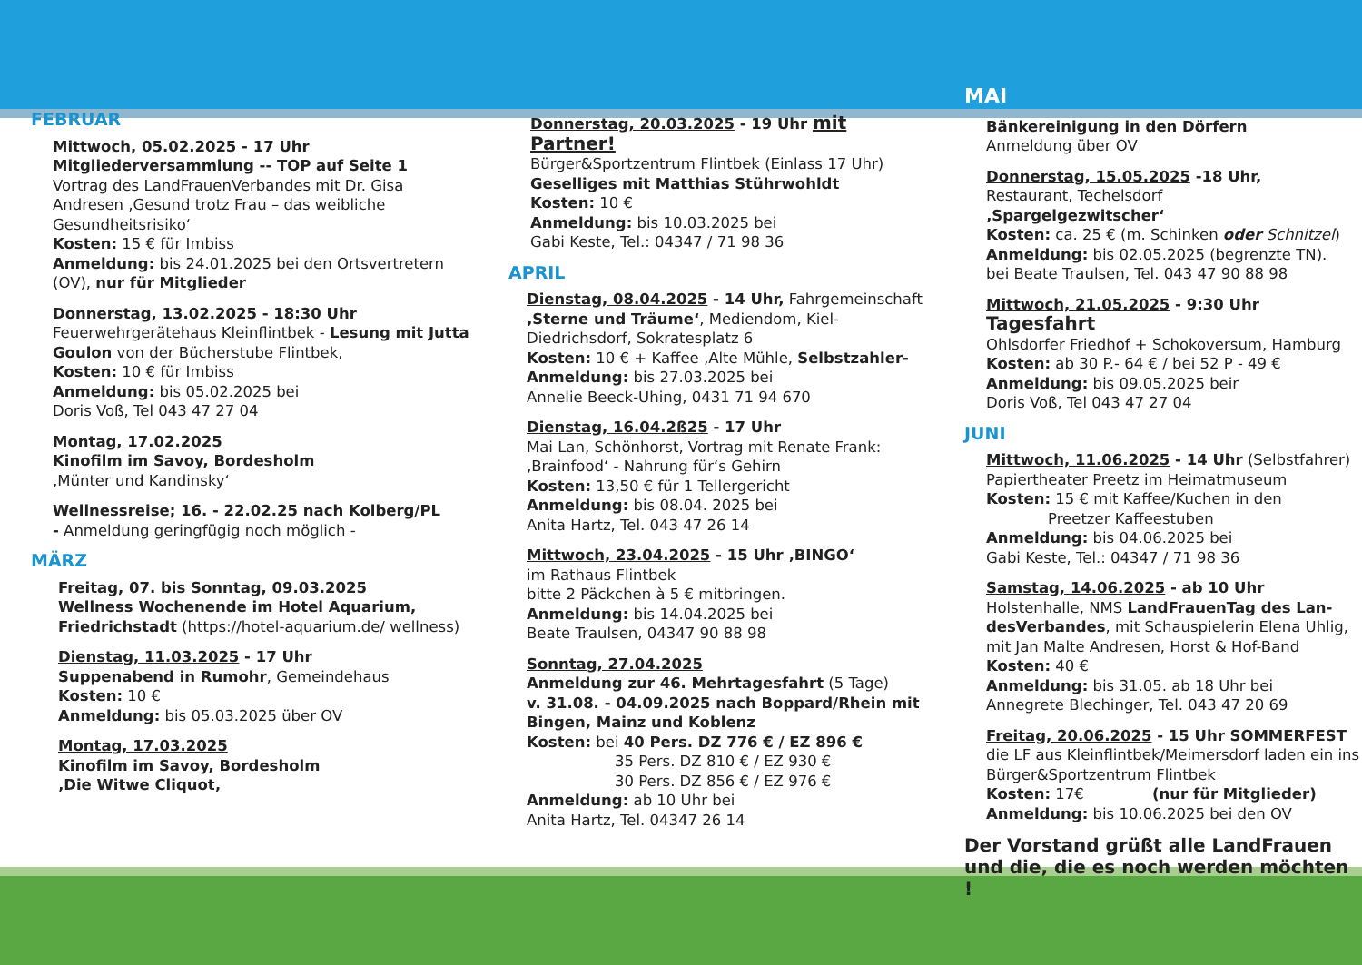FEBRUAR
Mittwoch, 05.02.2025 - 17 Uhr
Mitgliederversammlung -- TOP auf Seite 1
Vortrag des LandFrauenVerbandes mit Dr. Gisa Andresen ‚Gesund trotz Frau – das weibliche Gesundheitsrisiko‘
Kosten: 15 € für Imbiss
Anmeldung: bis 24.01.2025 bei den Ortsvertretern (OV), nur für Mitglieder
Donnerstag, 13.02.2025 - 18:30 Uhr
Feuerwehrgerätehaus Kleinflintbek - Lesung mit Jutta Goulon von der Bücherstube Flintbek,
Kosten: 10 € für Imbiss
Anmeldung: bis 05.02.2025 bei
Doris Voß, Tel 043 47 27 04
Montag, 17.02.2025
Kinofilm im Savoy, Bordesholm
‚Münter und Kandinsky‘
Wellnessreise; 16. - 22.02.25 nach Kolberg/PL
- Anmeldung geringfügig noch möglich -
MÄRZ
Freitag, 07. bis Sonntag, 09.03.2025
Wellness Wochenende im Hotel Aquarium, Friedrichstadt (https://hotel-aquarium.de/ wellness)
Dienstag, 11.03.2025 - 17 Uhr
Suppenabend in Rumohr, Gemeindehaus
Kosten: 10 €
Anmeldung: bis 05.03.2025 über OV
Montag, 17.03.2025
Kinofilm im Savoy, Bordesholm
‚Die Witwe Cliquot‚
Donnerstag, 20.03.2025 - 19 Uhr mit Partner!
Bürger&Sportzentrum Flintbek (Einlass 17 Uhr)
Geselliges mit Matthias Stührwohldt
Kosten: 10 €
Anmeldung: bis 10.03.2025 bei
Gabi Keste, Tel.: 04347 / 71 98 36
APRIL
Dienstag, 08.04.2025 - 14 Uhr, Fahrgemeinschaft ‚Sterne und Träume‘, Mediendom, Kiel-Diedrichsdorf, Sokratesplatz 6
Kosten: 10 € + Kaffee ‚Alte Mühle, Selbstzahler-
Anmeldung: bis 27.03.2025 bei
Annelie Beeck-Uhing, 0431 71 94 670
Dienstag, 16.04.2ß25 - 17 Uhr
Mai Lan, Schönhorst, Vortrag mit Renate Frank: ‚Brainfood‘ - Nahrung für‘s Gehirn
Kosten: 13,50 € für 1 Tellergericht
Anmeldung: bis 08.04. 2025 bei
Anita Hartz, Tel. 043 47 26 14
Mittwoch, 23.04.2025 - 15 Uhr ‚BINGO‘
im Rathaus Flintbek
bitte 2 Päckchen à 5 € mitbringen.
Anmeldung: bis 14.04.2025 bei
Beate Traulsen, 04347 90 88 98
Sonntag, 27.04.2025
Anmeldung zur 46. Mehrtagesfahrt (5 Tage)
v. 31.08. - 04.09.2025 nach Boppard/Rhein mit Bingen, Mainz und Koblenz
Kosten: bei 40 Pers. DZ 776 € / EZ 896 €
35 Pers. DZ 810 € / EZ 930 €
30 Pers. DZ 856 € / EZ 976 €
Anmeldung: ab 10 Uhr bei
Anita Hartz, Tel. 04347 26 14
MAI
Bänkereinigung in den Dörfern
Anmeldung über OV
Donnerstag, 15.05.2025 -18 Uhr,
Restaurant, Techelsdorf
‚Spargelgezwitscher‘
Kosten: ca. 25 € (m. Schinken oder Schnitzel)
Anmeldung: bis 02.05.2025 (begrenzte TN).
bei Beate Traulsen, Tel. 043 47 90 88 98
Mittwoch, 21.05.2025 - 9:30 Uhr Tagesfahrt
Ohlsdorfer Friedhof + Schokoversum, Hamburg
Kosten: ab 30 P.- 64 € / bei 52 P - 49 €
Anmeldung: bis 09.05.2025 beir
Doris Voß, Tel 043 47 27 04
JUNI
Mittwoch, 11.06.2025 - 14 Uhr (Selbstfahrer)
Papiertheater Preetz im Heimatmuseum
Kosten: 15 € mit Kaffee/Kuchen in den
Preetzer Kaffeestuben
Anmeldung: bis 04.06.2025 bei
Gabi Keste, Tel.: 04347 / 71 98 36
Samstag, 14.06.2025 - ab 10 Uhr
Holstenhalle, NMS LandFrauenTag des Lan-desVerbandes, mit Schauspielerin Elena Uhlig, mit Jan Malte Andresen, Horst & Hof-Band
Kosten: 40 €
Anmeldung: bis 31.05. ab 18 Uhr bei
Annegrete Blechinger, Tel. 043 47 20 69
Freitag, 20.06.2025 - 15 Uhr SOMMERFEST
die LF aus Kleinflintbek/Meimersdorf laden ein ins Bürger&Sportzentrum Flintbek
Kosten: 17€ (nur für Mitglieder)
Anmeldung: bis 10.06.2025 bei den OV
Der Vorstand grüßt alle LandFrauen und die, die es noch werden möchten !